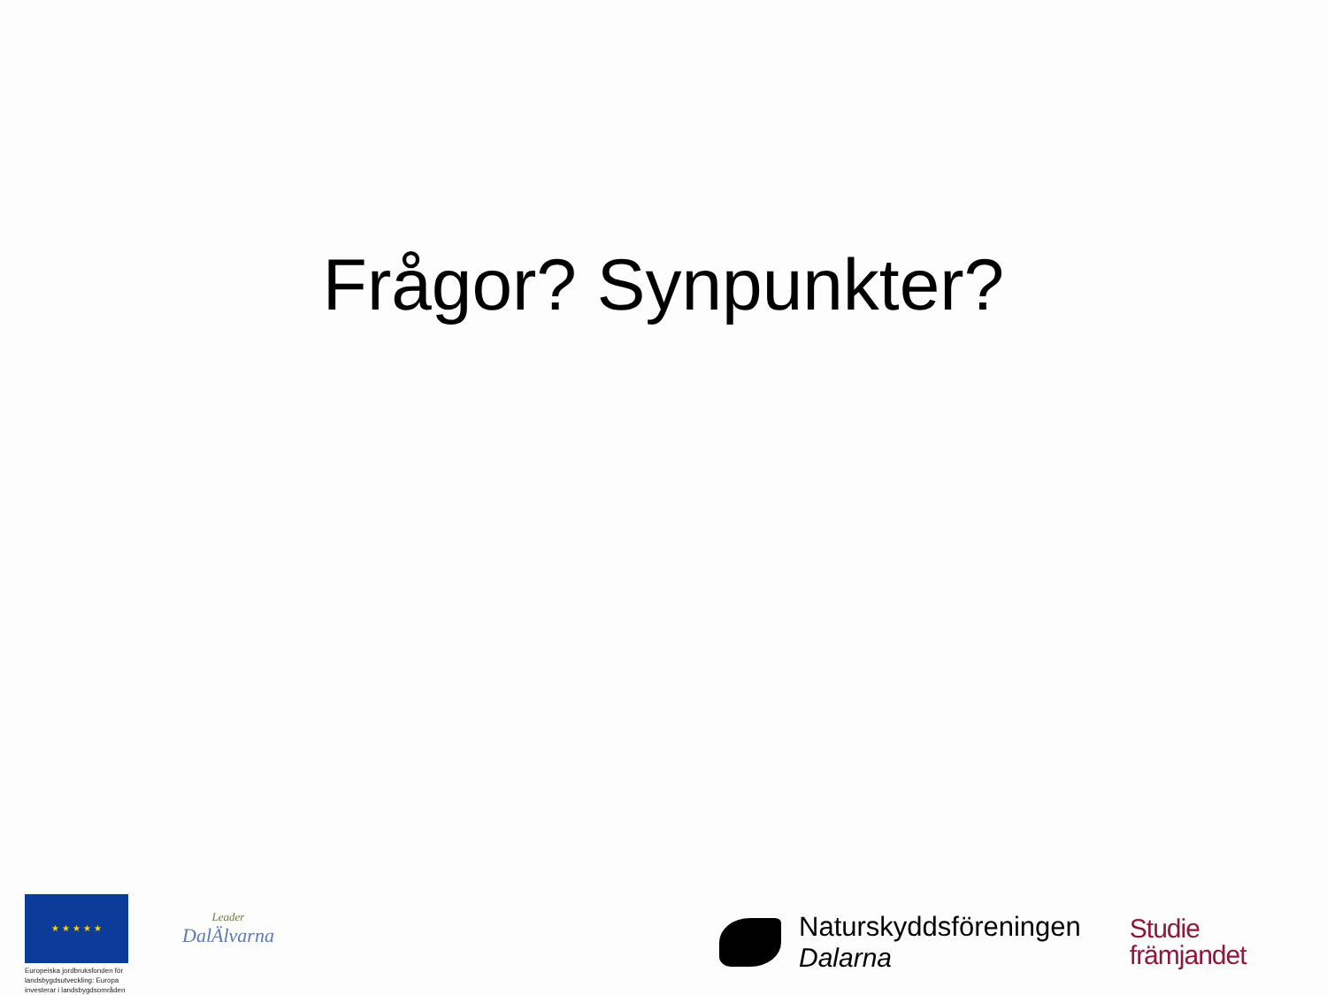Frågor? Synpunkter?
★ ★ ★ ★ ★
Europeiska jordbruksfonden för landsbygdsutveckling: Europa investerar i landsbygdsområden
Leader
DalÄlvarna
Naturskyddsföreningen
Dalarna
Studie
främjandet